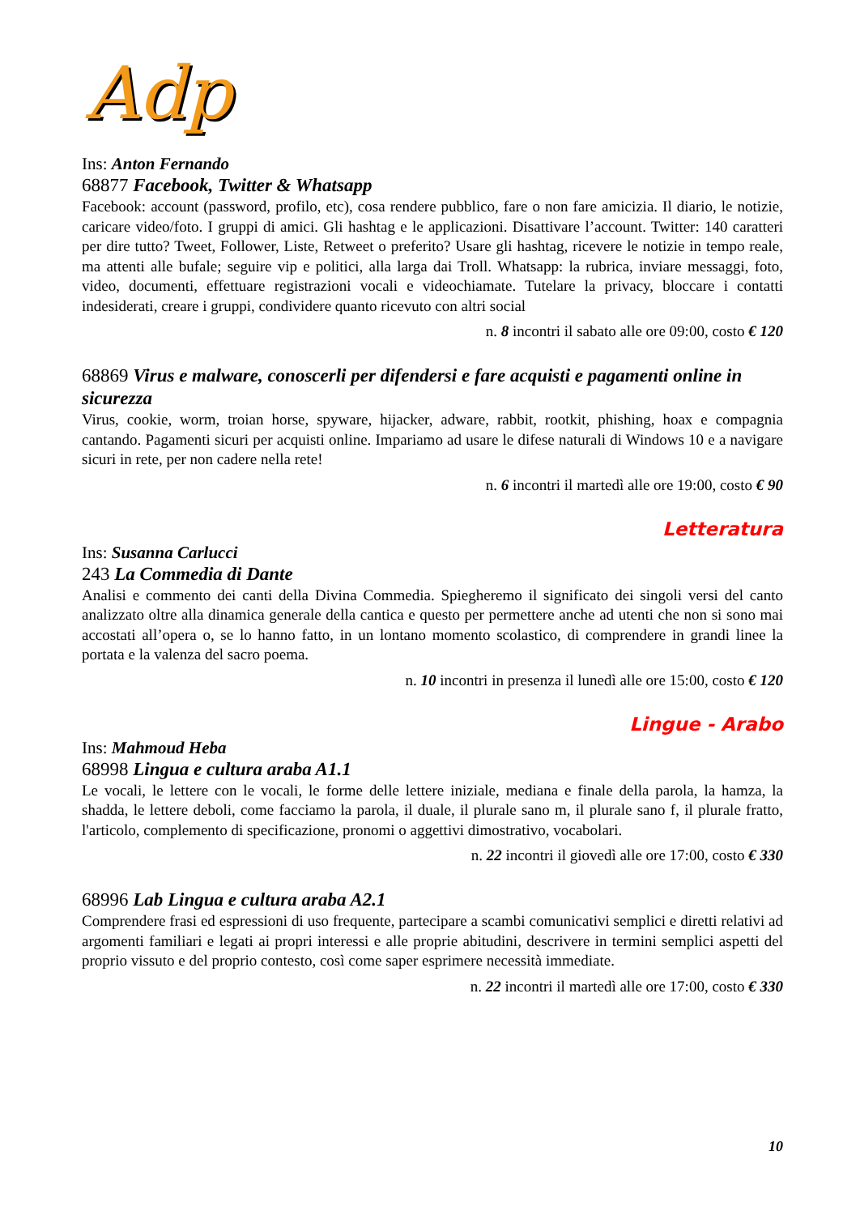Adp
Ins: Anton Fernando
68877 Facebook, Twitter & Whatsapp
Facebook: account (password, profilo, etc), cosa rendere pubblico, fare o non fare amicizia. Il diario, le notizie, caricare video/foto. I gruppi di amici. Gli hashtag e le applicazioni. Disattivare l’account. Twitter: 140 caratteri per dire tutto? Tweet, Follower, Liste, Retweet o preferito? Usare gli hashtag, ricevere le notizie in tempo reale, ma attenti alle bufale; seguire vip e politici, alla larga dai Troll. Whatsapp: la rubrica, inviare messaggi, foto, video, documenti, effettuare registrazioni vocali e videochiamate. Tutelare la privacy, bloccare i contatti indesiderati, creare i gruppi, condividere quanto ricevuto con altri social
n. 8 incontri il sabato alle ore 09:00, costo € 120
68869 Virus e malware, conoscerli per difendersi e fare acquisti e pagamenti online in sicurezza
Virus, cookie, worm, troian horse, spyware, hijacker, adware, rabbit, rootkit, phishing, hoax e compagnia cantando. Pagamenti sicuri per acquisti online. Impariamo ad usare le difese naturali di Windows 10 e a navigare sicuri in rete, per non cadere nella rete!
n. 6 incontri il martedì alle ore 19:00, costo € 90
Letteratura
Ins: Susanna Carlucci
243 La Commedia di Dante
Analisi e commento dei canti della Divina Commedia. Spiegheremo il significato dei singoli versi del canto analizzato oltre alla dinamica generale della cantica e questo per permettere anche ad utenti che non si sono mai accostati all’opera o, se lo hanno fatto, in un lontano momento scolastico, di comprendere in grandi linee la portata e la valenza del sacro poema.
n. 10 incontri in presenza il lunedì alle ore 15:00, costo € 120
Lingue - Arabo
Ins: Mahmoud Heba
68998 Lingua e cultura araba A1.1
Le vocali, le lettere con le vocali, le forme delle lettere iniziale, mediana e finale della parola, la hamza, la shadda, le lettere deboli, come facciamo la parola, il duale, il plurale sano m, il plurale sano f, il plurale fratto, l'articolo, complemento di specificazione, pronomi o aggettivi dimostrativo, vocabolari.
n. 22 incontri il giovedì alle ore 17:00, costo € 330
68996 Lab Lingua e cultura araba A2.1
Comprendere frasi ed espressioni di uso frequente, partecipare a scambi comunicativi semplici e diretti relativi ad argomenti familiari e legati ai propri interessi e alle proprie abitudini, descrivere in termini semplici aspetti del proprio vissuto e del proprio contesto, così come saper esprimere necessità immediate.
n. 22 incontri il martedì alle ore 17:00, costo € 330
10